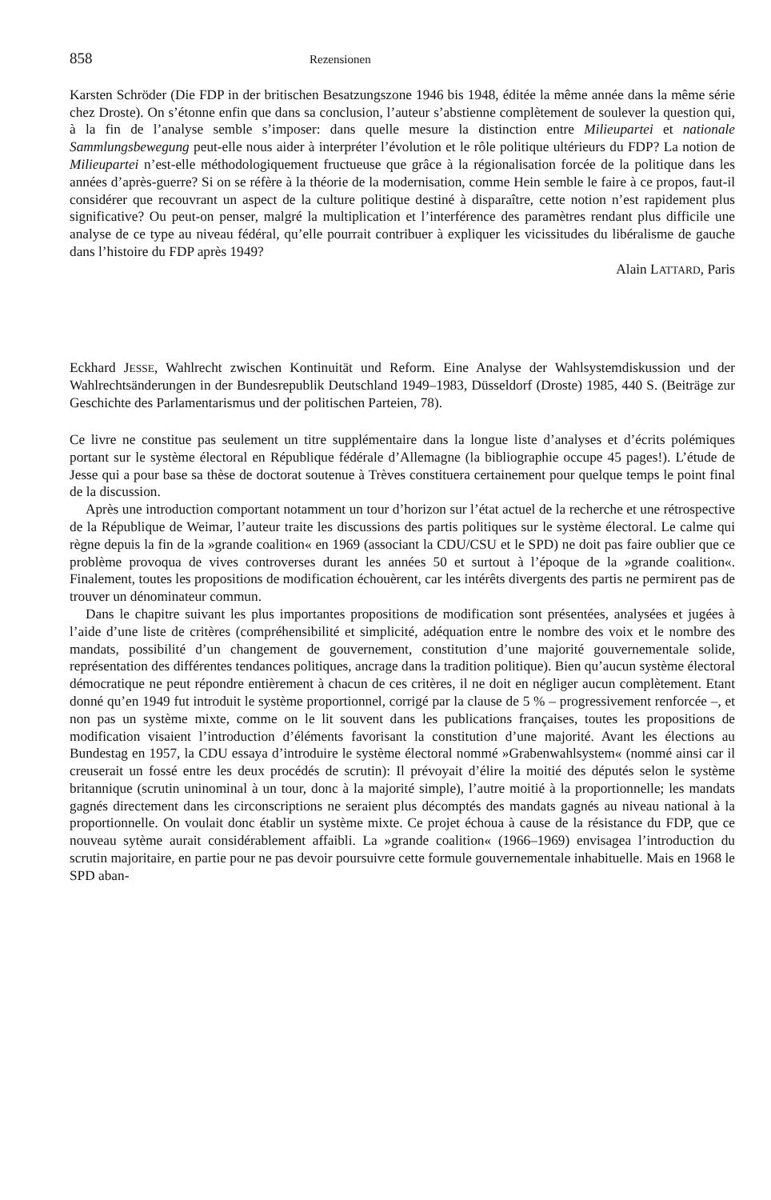858 Rezensionen
Karsten Schröder (Die FDP in der britischen Besatzungszone 1946 bis 1948, éditée la même année dans la même série chez Droste). On s’étonne enfin que dans sa conclusion, l’auteur s’abstienne complètement de soulever la question qui, à la fin de l’analyse semble s’imposer: dans quelle mesure la distinction entre Milieupartei et nationale Sammlungsbewegung peut-elle nous aider à interpréter l’évolution et le rôle politique ultérieurs du FDP? La notion de Milieupartei n’est-elle méthodologiquement fructueuse que grâce à la régionalisation forcée de la politique dans les années d’après-guerre? Si on se réfère à la théorie de la modernisation, comme Hein semble le faire à ce propos, faut-il considérer que recouvrant un aspect de la culture politique destiné à disparaître, cette notion n’est rapidement plus significative? Ou peut-on penser, malgré la multiplication et l’interférence des paramètres rendant plus difficile une analyse de ce type au niveau fédéral, qu’elle pourrait contribuer à expliquer les vicissitudes du libéralisme de gauche dans l’histoire du FDP après 1949?
Alain LATTARD, Paris
Eckhard JESSE, Wahlrecht zwischen Kontinuität und Reform. Eine Analyse der Wahlsystemdiskussion und der Wahlrechtsänderungen in der Bundesrepublik Deutschland 1949–1983, Düsseldorf (Droste) 1985, 440 S. (Beiträge zur Geschichte des Parlamentarismus und der politischen Parteien, 78).
Ce livre ne constitue pas seulement un titre supplémentaire dans la longue liste d’analyses et d’écrits polémiques portant sur le système électoral en République fédérale d’Allemagne (la bibliographie occupe 45 pages!). L’étude de Jesse qui a pour base sa thèse de doctorat soutenue à Trèves constituera certainement pour quelque temps le point final de la discussion.
Après une introduction comportant notamment un tour d’horizon sur l’état actuel de la recherche et une rétrospective de la République de Weimar, l’auteur traite les discussions des partis politiques sur le système électoral. Le calme qui règne depuis la fin de la »grande coalition« en 1969 (associant la CDU/CSU et le SPD) ne doit pas faire oublier que ce problème provoqua de vives controverses durant les années 50 et surtout à l’époque de la »grande coalition«. Finalement, toutes les propositions de modification échouèrent, car les intérêts divergents des partis ne permirent pas de trouver un dénominateur commun.
Dans le chapitre suivant les plus importantes propositions de modification sont présentées, analysées et jugées à l’aide d’une liste de critères (compréhensibilité et simplicité, adéquation entre le nombre des voix et le nombre des mandats, possibilité d’un changement de gouvernement, constitution d’une majorité gouvernementale solide, représentation des différentes tendances politiques, ancrage dans la tradition politique). Bien qu’aucun système électoral démocratique ne peut répondre entièrement à chacun de ces critères, il ne doit en négliger aucun complètement. Etant donné qu’en 1949 fut introduit le système proportionnel, corrigé par la clause de 5 % – progressivement renforcée –, et non pas un système mixte, comme on le lit souvent dans les publications françaises, toutes les propositions de modification visaient l’introduction d’éléments favorisant la constitution d’une majorité. Avant les élections au Bundestag en 1957, la CDU essaya d’introduire le système électoral nommé »Grabenwahlsystem« (nommé ainsi car il creuserait un fossé entre les deux procédés de scrutin): Il prévoyait d’élire la moitié des députés selon le système britannique (scrutin uninominal à un tour, donc à la majorité simple), l’autre moitié à la proportionnelle; les mandats gagnés directement dans les circonscriptions ne seraient plus décomptés des mandats gagnés au niveau national à la proportionnelle. On voulait donc établir un système mixte. Ce projet échoua à cause de la résistance du FDP, que ce nouveau sytème aurait considérablement affaibli. La »grande coalition« (1966–1969) envisagea l’introduction du scrutin majoritaire, en partie pour ne pas devoir poursuivre cette formule gouvernementale inhabituelle. Mais en 1968 le SPD aban-